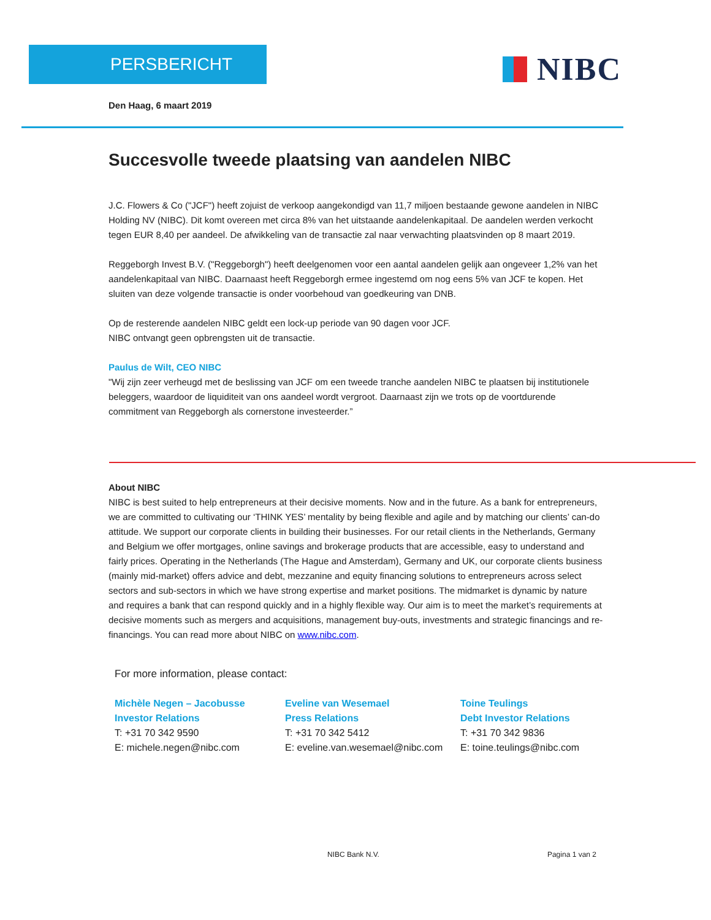PERSBERICHT NIBC
Den Haag, 6 maart 2019
Succesvolle tweede plaatsing van aandelen NIBC
J.C. Flowers & Co ("JCF") heeft zojuist de verkoop aangekondigd van 11,7 miljoen bestaande gewone aandelen in NIBC Holding NV (NIBC). Dit komt overeen met circa 8% van het uitstaande aandelenkapitaal. De aandelen werden verkocht tegen EUR 8,40 per aandeel. De afwikkeling van de transactie zal naar verwachting plaatsvinden op 8 maart 2019.
Reggeborgh Invest B.V. ("Reggeborgh") heeft deelgenomen voor een aantal aandelen gelijk aan ongeveer 1,2% van het aandelenkapitaal van NIBC. Daarnaast heeft Reggeborgh ermee ingestemd om nog eens 5% van JCF te kopen. Het sluiten van deze volgende transactie is onder voorbehoud van goedkeuring van DNB.
Op de resterende aandelen NIBC geldt een lock-up periode van 90 dagen voor JCF.
NIBC ontvangt geen opbrengsten uit de transactie.
Paulus de Wilt, CEO NIBC
"Wij zijn zeer verheugd met de beslissing van JCF om een tweede tranche aandelen NIBC te plaatsen bij institutionele beleggers, waardoor de liquiditeit van ons aandeel wordt vergroot. Daarnaast zijn we trots op de voortdurende commitment van Reggeborgh als cornerstone investeerder.”
About NIBC
NIBC is best suited to help entrepreneurs at their decisive moments. Now and in the future. As a bank for entrepreneurs, we are committed to cultivating our ‘THINK YES’ mentality by being flexible and agile and by matching our clients’ can-do attitude. We support our corporate clients in building their businesses. For our retail clients in the Netherlands, Germany and Belgium we offer mortgages, online savings and brokerage products that are accessible, easy to understand and fairly prices. Operating in the Netherlands (The Hague and Amsterdam), Germany and UK, our corporate clients business (mainly mid-market) offers advice and debt, mezzanine and equity financing solutions to entrepreneurs across select sectors and sub-sectors in which we have strong expertise and market positions. The midmarket is dynamic by nature and requires a bank that can respond quickly and in a highly flexible way. Our aim is to meet the market’s requirements at decisive moments such as mergers and acquisitions, management buy-outs, investments and strategic financings and re-financings. You can read more about NIBC on www.nibc.com.
For more information, please contact:
Michèle Negen – Jacobusse
Investor Relations
T: +31 70 342 9590
E: michele.negen@nibc.com
Eveline van Wesemael
Press Relations
T: +31 70 342 5412
E: eveline.van.wesemael@nibc.com
Toine Teulings
Debt Investor Relations
T: +31 70 342 9836
E: toine.teulings@nibc.com
NIBC Bank N.V. Pagina 1 van 2